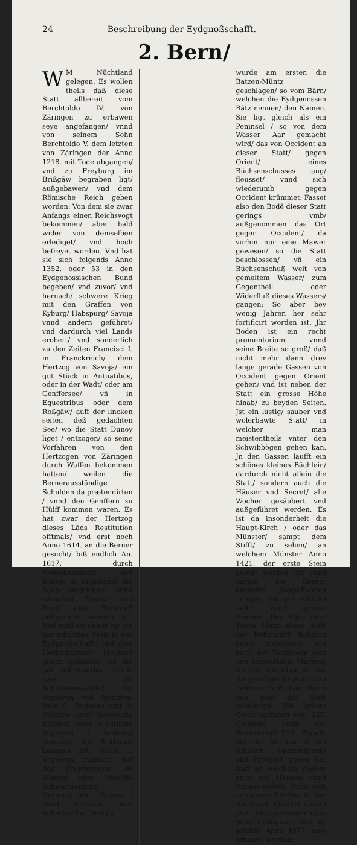24 Beschreibung der Eydgnoßschafft.
2. Bern/
WM Nüchtland gelegen. Es wollen theils daß diese Statt allbereit vom Berchtoldo IV. von Zäringen zu erbawen seye angefangen/ vnnd von seinem Sohn Berchtoldo V. dem letzten von Zäringen der Anno 1218. mit Tode abgangen/ vnd zu Freyburg im Brißgäw begraben ligt/ außgebawen/ vnd dem Römische Reich geben worden: Von dem sie zwar Anfangs einen Reichsvogt bekommen/ aber bald wider von demselben erlediget/ vnd hoch befreyet worden. Vnd hat sie sich folgends Anno 1352. oder 53 in den Eydgenossischen Bund begeben/ vnd zuvor/ vnd hernach/ schwere Krieg mit den Graffen von Kyburg/ Habspurg/ Savoja vnnd andern geführet/ vnd dardurch viel Lands erobert/ vnd sonderlich zu den Zeiten Francisci I. in Franckreich/ dem Hertzog von Savoja/ ein gut Stück in Antuatibus, oder in der Wadt/ oder am Genffersee/ vñ in Equestribus oder dem Roßgäw/ auff der lincken seiten deß gedachten See/ wo die Statt Dunoy liget / entzogen/ so seine Vorfahren von den Hertzogen von Zäringen durch Waffen bekommen hatten/ weilen die Bernerausständige Schulden da prætendirten / vnnd den Genffern zu Hülff kommen waren. Es hat zwar der Hertzog dieses Lāds Restitution offtmals/ vnd erst noch Anno 1614. an die Berner gesucht/ biß endlich An. 1617. durch Vnderhandlung deß Königs in Engelland/ die Sach verglichen/ vnnd zwischen Savoy/ vnd Bern/ eine Bündnuß auffgericht worden ist. Vnd wird sie daher für ein gar mächtige Statt in der Eydgnoßschafft/ vnd dem Hertzogthumb Meyland gleich gehalten/ als die gar viel Stättlein (theils zwar / als Schutzverwandte/) 39. Vogteyen vnd Aempter/ Item 9. Teutsche vnd 3. Welsche oder Savoysche Klöster/ oder Geistliche Vogteyen / besitzet/ darunder das Bisthumb Losanna ist: Auch 4. Vogteyen zugleich mit den Freyburgern/ als Murten oder Mouldē/ Schwartzenburg / Granson oder Granse / vnnd Schalans oder Scherlin/ hat. Von jhr
wurde am ersten die Batzen-Müntz geschlagen/ so vom Bärn/ welchen die Eydgenossen Bātz nennen/ den Namen. Sie ligt gleich als ein Peninsel / so von dem Wasser Aar gemacht wird/ das von Occident an dieser Statt/ gegen Orient/ eines Büchsenschusses lang/ fleusset/ vnnd sich wiederumb gegen Occident krümmet. Fasset also den Bodē dieser Statt gerings vmb/ außgenommen das Ort gegen Occident/ da vorhin nur eine Mawer gewesen/ so die Statt beschlossen/ vñ ein Büchsenschuß weit von gemeltem Wasser/ zum Gegentheil oder Widerfluß dieses Wassers/ gangen: So aber bey wenig Jahren her sehr fortificirt worden ist. Jhr Boden ist ein recht promontorium, vnnd seine Breite so groß/ daß nicht mehr dann drey lange gerade Gassen von Occident gegen Orient gehen/ vnd ist neben der Statt ein grosse Höhe hinab/ zu beyden Seiten. Jst ein lustig/ sauber vnd wolerbawte Statt/ in welcher man meistentheils vnter den Schwibbögen gehen kan. Jn den Gassen laufft ein schönes kleines Bächlein/ dardurch nicht allein die Statt/ sondern auch die Häuser vnd Secret/ alle Wochen gesäubert vnd außgeführet werden. Es ist da insonderheit die Haupt-Kirch / oder das Münster/ sampt dem Stifft/ zu sehen/ an welchem Münster Anno 1421. der erste Stein gelegt worden ist/ vnnd darinn der Berner eroberte Siegs-Fahnen hangen. Jst ein schöne/ helle vnnd grosse Kirchen. Der Altar oder Tisch/ (dann diese Statt der Reformirtē Religion gantz zugethan/) wie auch der Tauffstein/ sein von schwartzem Marmor. An der Kirchthür ist das Jüngste Gericht in acht zu nehmen. Auff dem Thurn kan man die Statt besichtigē. Die gröste Glock darinnen wigt 237. Centner/ vnnd der Schwenckel 570. Pfundt. Vor der Kirchen ist ein schöner Spatziergang/ vnd Prospect gegen der Aar/ an welchem Wasser auch viel Häuser/ vnnd Gebäw stehen. Nicht weit von dieser Kirchen ist das Barfüsser Kloster/ darinn jetzt das Gymnasium oder Schul-Collegium. Vnd ist solches Anno 1577. new erbawet worden;